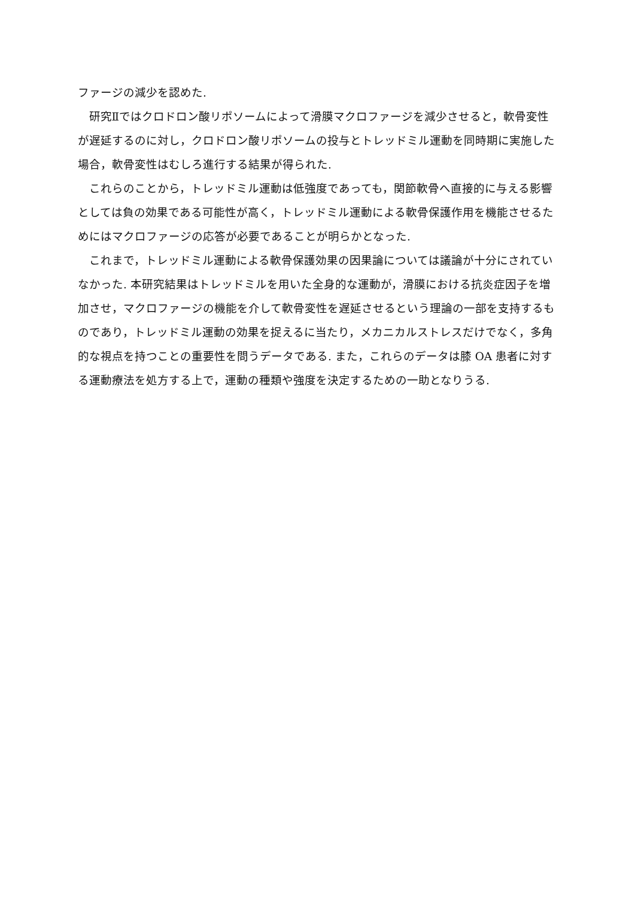ファージの減少を認めた.
研究Ⅱではクロドロン酸リポソームによって滑膜マクロファージを減少させると，軟骨変性が遅延するのに対し，クロドロン酸リポソームの投与とトレッドミル運動を同時期に実施した場合，軟骨変性はむしろ進行する結果が得られた.
これらのことから，トレッドミル運動は低強度であっても，関節軟骨へ直接的に与える影響としては負の効果である可能性が高く，トレッドミル運動による軟骨保護作用を機能させるためにはマクロファージの応答が必要であることが明らかとなった.
これまで，トレッドミル運動による軟骨保護効果の因果論については議論が十分にされていなかった. 本研究結果はトレッドミルを用いた全身的な運動が，滑膜における抗炎症因子を増加させ，マクロファージの機能を介して軟骨変性を遅延させるという理論の一部を支持するものであり，トレッドミル運動の効果を捉えるに当たり，メカニカルストレスだけでなく，多角的な視点を持つことの重要性を問うデータである. また，これらのデータは膝 OA 患者に対する運動療法を処方する上で，運動の種類や強度を決定するための一助となりうる.